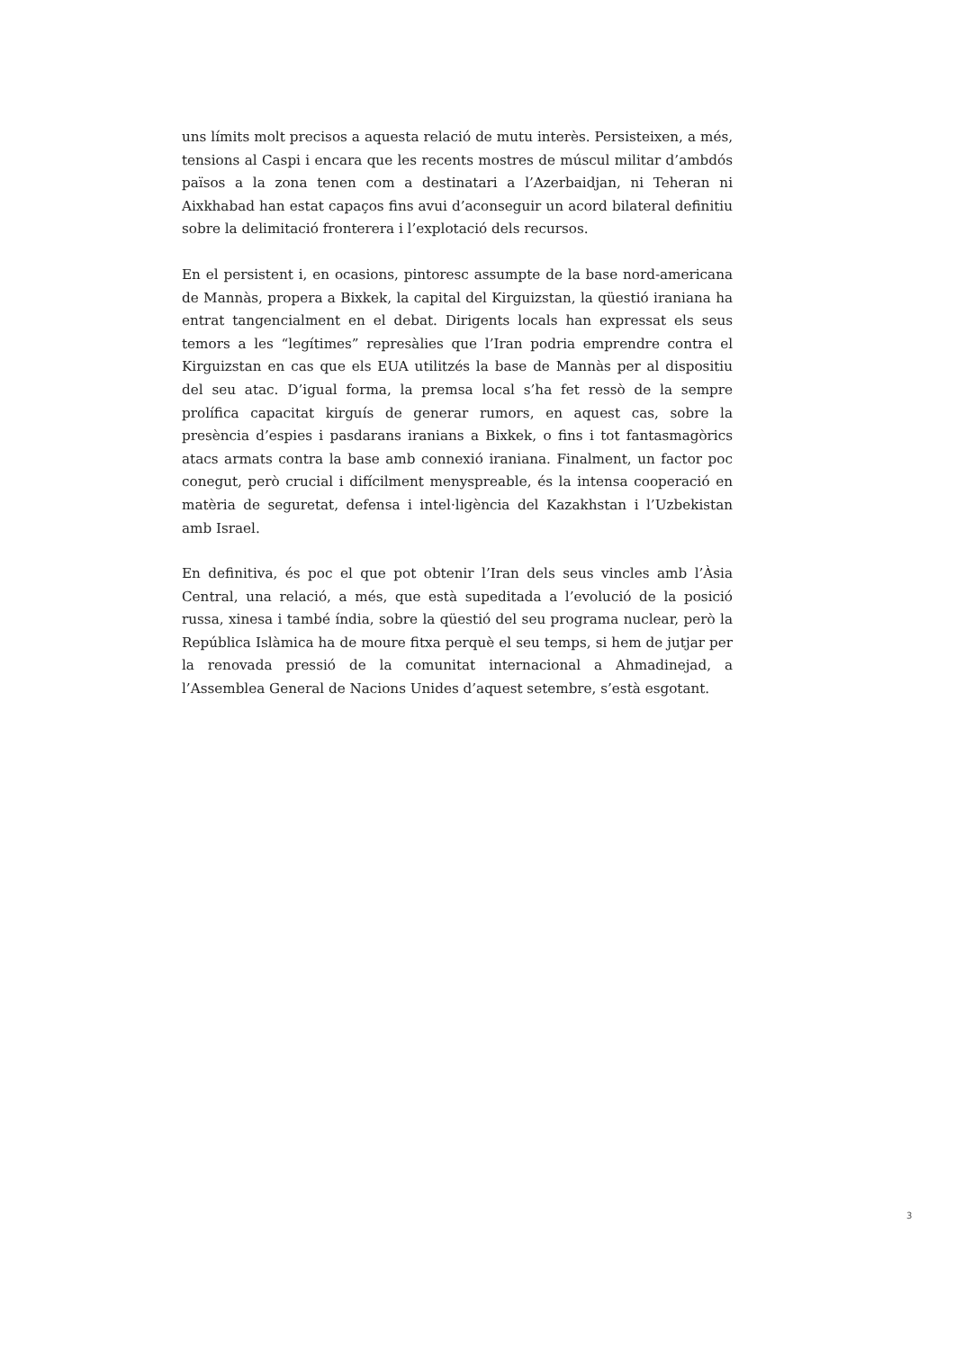uns límits molt precisos a aquesta relació de mutu interès. Persisteixen, a més, tensions al Caspi i encara que les recents mostres de múscul militar d’ambdós països a la zona tenen com a destinatari a l’Azerbaidjan, ni Teheran ni Aixkhabad han estat capaços fins avui d’aconseguir un acord bilateral definitiu sobre la delimitació fronterera i l’explotació dels recursos.
En el persistent i, en ocasions, pintoresc assumpte de la base nord-americana de Mannàs, propera a Bixkek, la capital del Kirguizstan, la qüestió iraniana ha entrat tangencialment en el debat. Dirigents locals han expressat els seus temors a les “legítimes” represàlies que l’Iran podria emprendre contra el Kirguizstan en cas que els EUA utilitzés la base de Mannàs per al dispositiu del seu atac. D’igual forma, la premsa local s’ha fet ressò de la sempre prolífica capacitat kirguís de generar rumors, en aquest cas, sobre la presència d’espies i pasdarans iranians a Bixkek, o fins i tot fantasmagòrics atacs armats contra la base amb connexió iraniana. Finalment, un factor poc conegut, però crucial i difícilment menyspreable, és la intensa cooperació en matèria de seguretat, defensa i intel·ligència del Kazakhstan i l’Uzbekistan amb Israel.
En definitiva, és poc el que pot obtenir l’Iran dels seus vincles amb l’Àsia Central, una relació, a més, que està supeditada a l’evolució de la posició russa, xinesa i també índia, sobre la qüestió del seu programa nuclear, però la República Islàmica ha de moure fitxa perquè el seu temps, si hem de jutjar per la renovada pressió de la comunitat internacional a Ahmadinejad, a l’Assemblea General de Nacions Unides d’aquest setembre, s’està esgotant.
3